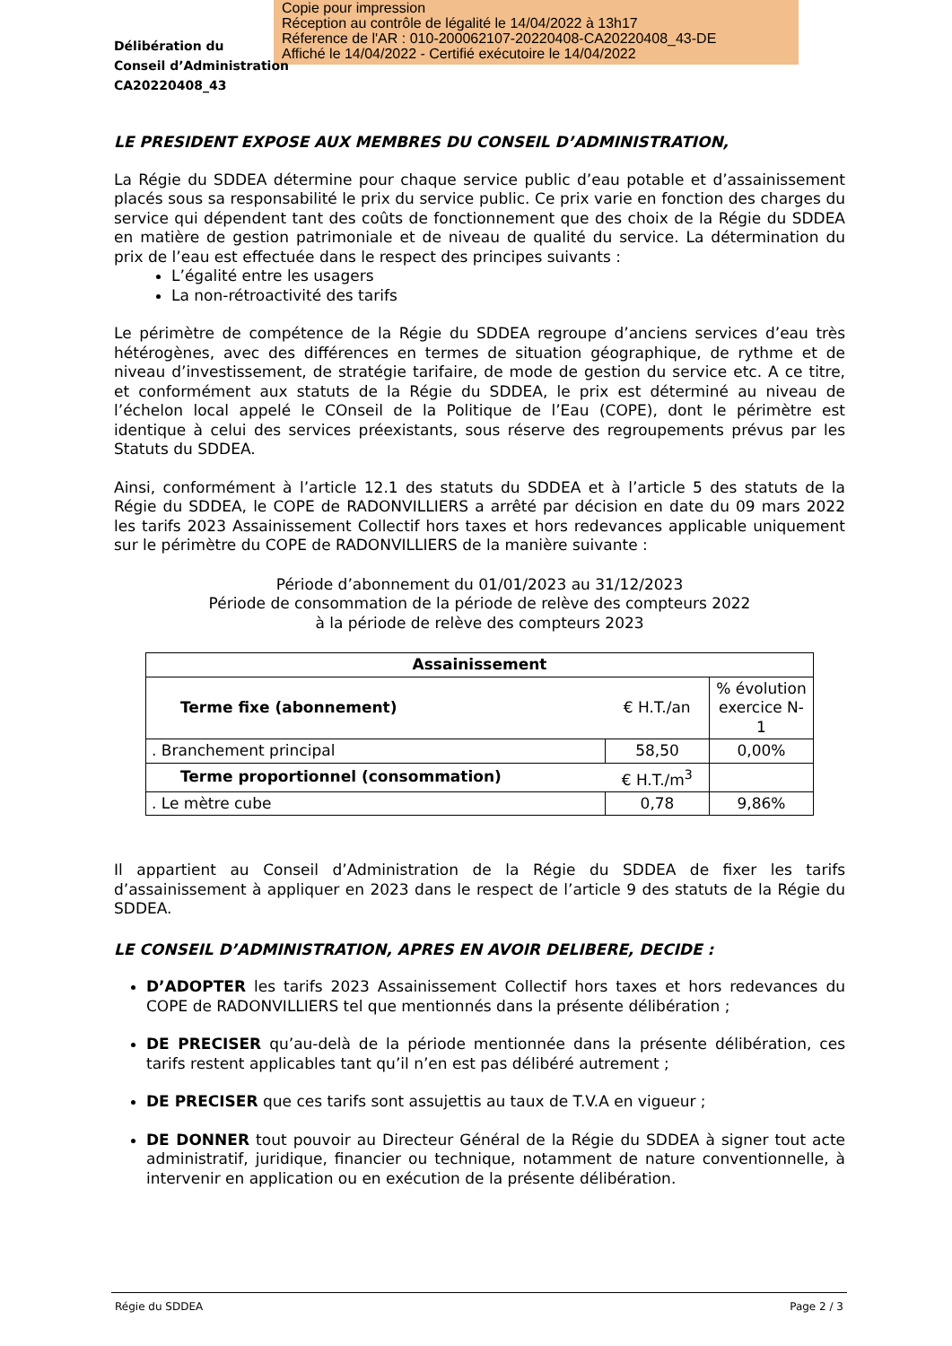Copie pour impression
Réception au contrôle de légalité le 14/04/2022 à 13h17
Réference de l'AR : 010-200062107-20220408-CA20220408_43-DE
Affiché le 14/04/2022 - Certifié exécutoire le 14/04/2022
Délibération du
Conseil d’Administration
CA20220408_43
LE PRESIDENT EXPOSE AUX MEMBRES DU CONSEIL D’ADMINISTRATION,
La Régie du SDDEA détermine pour chaque service public d’eau potable et d’assainissement placés sous sa responsabilité le prix du service public. Ce prix varie en fonction des charges du service qui dépendent tant des coûts de fonctionnement que des choix de la Régie du SDDEA en matière de gestion patrimoniale et de niveau de qualité du service. La détermination du prix de l’eau est effectuée dans le respect des principes suivants :
L’égalité entre les usagers
La non-rétroactivité des tarifs
Le périmètre de compétence de la Régie du SDDEA regroupe d’anciens services d’eau très hétérogènes, avec des différences en termes de situation géographique, de rythme et de niveau d’investissement, de stratégie tarifaire, de mode de gestion du service etc. A ce titre, et conformément aux statuts de la Régie du SDDEA, le prix est déterminé au niveau de l’échelon local appelé le COnseil de la Politique de l’Eau (COPE), dont le périmètre est identique à celui des services préexistants, sous réserve des regroupements prévus par les Statuts du SDDEA.
Ainsi, conformément à l’article 12.1 des statuts du SDDEA et à l’article 5 des statuts de la Régie du SDDEA, le COPE de RADONVILLIERS a arrêté par décision en date du 09 mars 2022 les tarifs 2023 Assainissement Collectif hors taxes et hors redevances applicable uniquement sur le périmètre du COPE de RADONVILLIERS de la manière suivante :
Période d’abonnement du 01/01/2023 au 31/12/2023
Période de consommation de la période de relève des compteurs 2022
à la période de relève des compteurs 2023
| Assainissement | | |
| --- | --- | --- |
| Terme fixe (abonnement) | € H.T./an | % évolution exercice N-1 |
| . Branchement principal | 58,50 | 0,00% |
| Terme proportionnel (consommation) | € H.T./m<sup>3</sup> | |
| . Le mètre cube | 0,78 | 9,86% |
Il appartient au Conseil d’Administration de la Régie du SDDEA de fixer les tarifs d’assainissement à appliquer en 2023 dans le respect de l’article 9 des statuts de la Régie du SDDEA.
LE CONSEIL D’ADMINISTRATION, APRES EN AVOIR DELIBERE, DECIDE :
D’ADOPTER les tarifs 2023 Assainissement Collectif hors taxes et hors redevances du COPE de RADONVILLIERS tel que mentionnés dans la présente délibération ;
DE PRECISER qu’au-delà de la période mentionnée dans la présente délibération, ces tarifs restent applicables tant qu’il n’en est pas délibéré autrement ;
DE PRECISER que ces tarifs sont assujettis au taux de T.V.A en vigueur ;
DE DONNER tout pouvoir au Directeur Général de la Régie du SDDEA à signer tout acte administratif, juridique, financier ou technique, notamment de nature conventionnelle, à intervenir en application ou en exécution de la présente délibération.
Régie du SDDEA Page 2 / 3